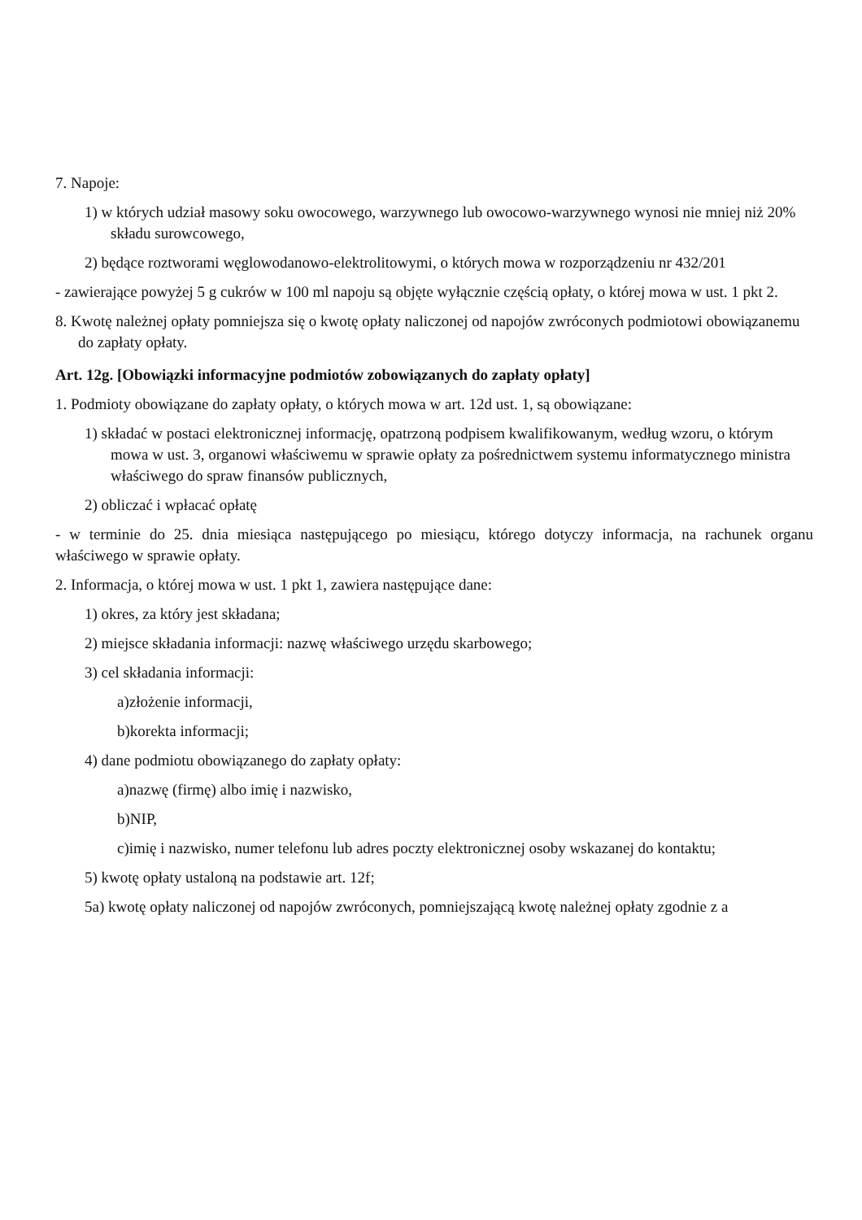7. Napoje:
1) w których udział masowy soku owocowego, warzywnego lub owocowo-warzywnego wynosi nie mniej niż 20% składu surowcowego,
2) będące roztworami węglowodanowo-elektrolitowymi, o których mowa w rozporządzeniu nr 432/201
- zawierające powyżej 5 g cukrów w 100 ml napoju są objęte wyłącznie częścią opłaty, o której mowa w ust. 1 pkt 2.
8. Kwotę należnej opłaty pomniejsza się o kwotę opłaty naliczonej od napojów zwróconych podmiotowi obowiązanemu do zapłaty opłaty.
Art. 12g. [Obowiązki informacyjne podmiotów zobowiązanych do zapłaty opłaty]
1. Podmioty obowiązane do zapłaty opłaty, o których mowa w art. 12d ust. 1, są obowiązane:
1) składać w postaci elektronicznej informację, opatrzoną podpisem kwalifikowanym, według wzoru, o którym mowa w ust. 3, organowi właściwemu w sprawie opłaty za pośrednictwem systemu informatycznego ministra właściwego do spraw finansów publicznych,
2) obliczać i wpłacać opłatę
- w terminie do 25. dnia miesiąca następującego po miesiącu, którego dotyczy informacja, na rachunek organu właściwego w sprawie opłaty.
2. Informacja, o której mowa w ust. 1 pkt 1, zawiera następujące dane:
1) okres, za który jest składana;
2) miejsce składania informacji: nazwę właściwego urzędu skarbowego;
3) cel składania informacji:
a)złożenie informacji,
b)korekta informacji;
4) dane podmiotu obowiązanego do zapłaty opłaty:
a)nazwę (firmę) albo imię i nazwisko,
b)NIP,
c)imię i nazwisko, numer telefonu lub adres poczty elektronicznej osoby wskazanej do kontaktu;
5) kwotę opłaty ustaloną na podstawie art. 12f;
5a) kwotę opłaty naliczonej od napojów zwróconych, pomniejszającą kwotę należnej opłaty zgodnie z a